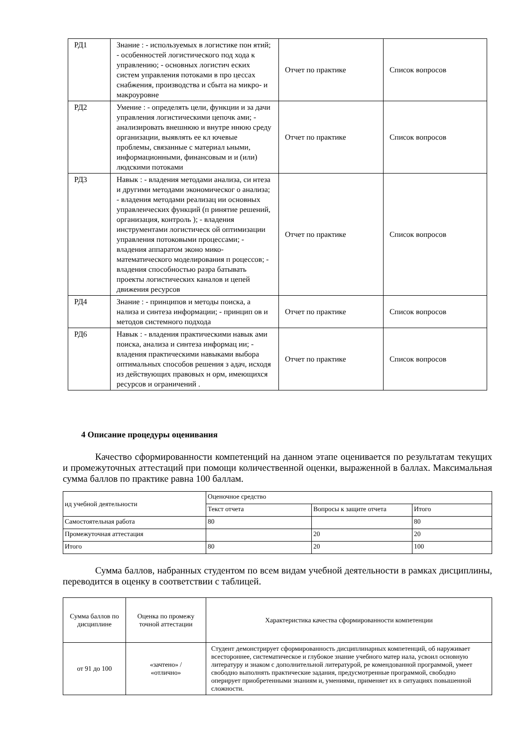| РД1 | Знание : - используемых в логистике пон ятий; - особенностей логистического под хода к управлению; - основных логистич еских систем управления потоками в про цессах снабжения, производства и сбыта на микро- и макроуровне | Отчет по практике | Список вопросов |
| РД2 | Умение : - определять цели, функции и за дачи управления логистическими цепочк ами; - анализировать внешнюю и внутре ннюю среду организации, выявлять ее кл ючевые проблемы, связанные с материал ьными, информационными, финансовым и и (или) людскими потоками | Отчет по практике | Список вопросов |
| РД3 | Навык : - владения методами анализа, си нтеза и другими методами экономическог о анализа; - владения методами реализац ии основных управленческих функций (п ринятие решений, организация, контроль ); - владения инструментами логистическ ой оптимизации управления потоковыми процессами; - владения аппаратом эконо мико-математического моделирования п роцессов; - владения способностью разра батывать проекты логистических каналов и цепей движения ресурсов | Отчет по практике | Список вопросов |
| РД4 | Знание : - принципов и методы поиска, а нализа и синтеза информации; - принцип ов и методов системного подхода | Отчет по практике | Список вопросов |
| РД6 | Навык : - владения практическими навык ами поиска, анализа и синтеза информац ии; - владения практическими навыками выбора оптимальных способов решения з адач, исходя из действующих правовых н орм, имеющихся ресурсов и ограничений . | Отчет по практике | Список вопросов |
4 Описание процедуры оценивания
Качество сформированности компетенций на данном этапе оценивается по результатам текущих и промежуточных аттестаций при помощи количественной оценки, выраженной в баллах. Максимальная сумма баллов по практике равна 100 баллам.
| ид учебной деятельности | Оценочное средство | | |
| | Текст отчета | Вопросы к защите отчета | Итого |
| Самостоятельная работа | 80 | | 80 |
| Промежуточная аттестация | | 20 | 20 |
| Итого | 80 | 20 | 100 |
Сумма баллов, набранных студентом по всем видам учебной деятельности в рамках дисциплины, переводится в оценку в соответствии с таблицей.
| Сумма баллов по дисциплине | Оценка по промежу точной аттестации | Характеристика качества сформированности компетенции |
| от 91 до 100 | «зачтено» / «отлично» | Студент демонстрирует сформированность дисциплинарных компетенций, об наруживает всестороннее, систематическое и глубокое знание учебного матер иала, усвоил основную литературу и знаком с дополнительной литературой, ре комендованной программой, умеет свободно выполнять практические задания, предусмотренные программой, свободно оперирует приобретенными знаниям и, умениями, применяет их в ситуациях повышенной сложности. |